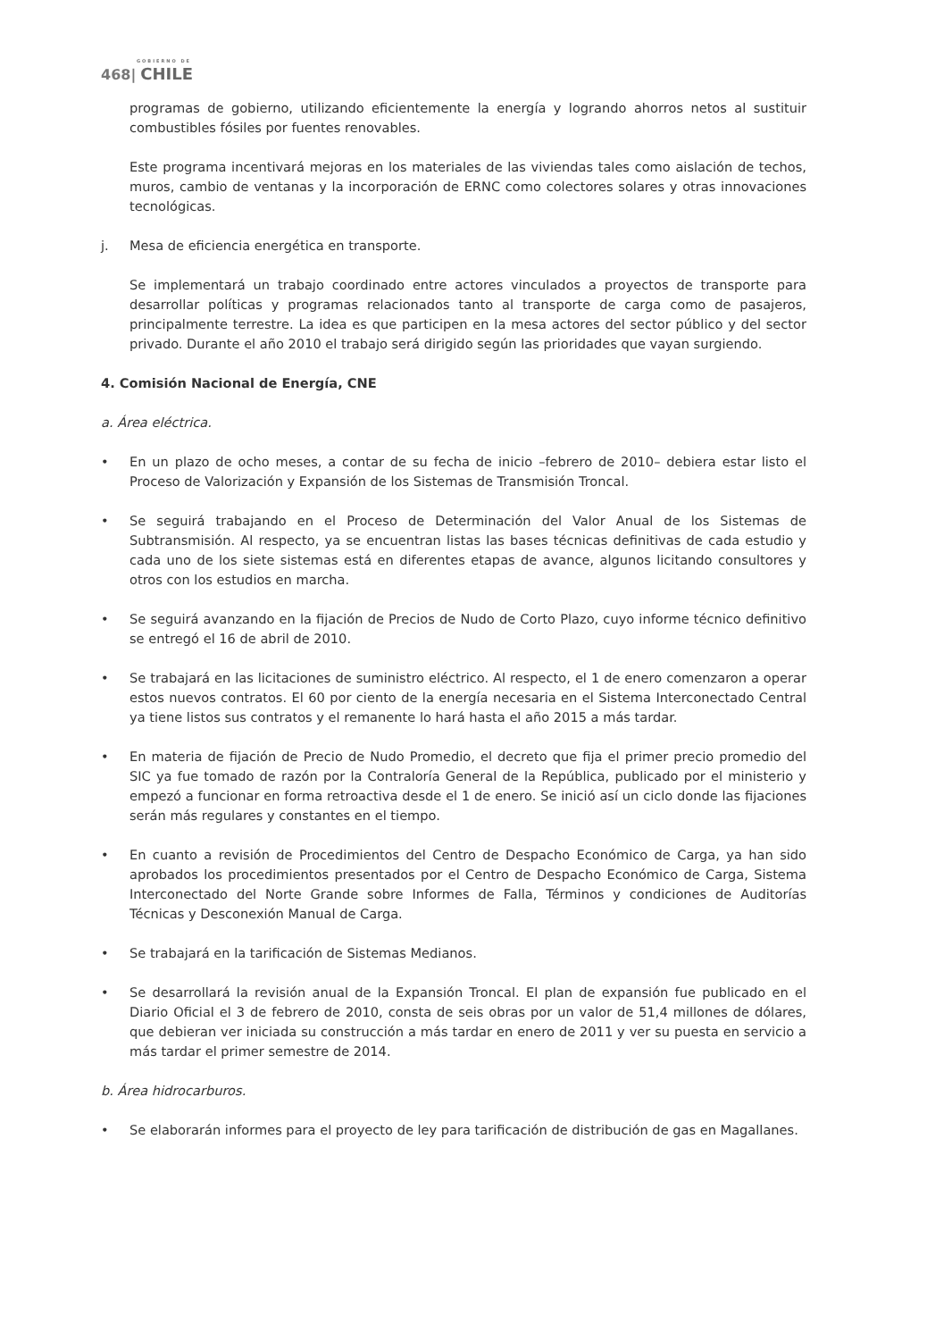GOBIERNO DE
468| CHILE
programas de gobierno, utilizando eficientemente la energía y logrando ahorros netos al sustituir combustibles fósiles por fuentes renovables.
Este programa incentivará mejoras en los materiales de las viviendas tales como aislación de techos, muros, cambio de ventanas y la incorporación de ERNC como colectores solares y otras innovaciones tecnológicas.
j. Mesa de eficiencia energética en transporte.
Se implementará un trabajo coordinado entre actores vinculados a proyectos de transporte para desarrollar políticas y programas relacionados tanto al transporte de carga como de pasajeros, principalmente terrestre. La idea es que participen en la mesa actores del sector público y del sector privado. Durante el año 2010 el trabajo será dirigido según las prioridades que vayan surgiendo.
4. Comisión Nacional de Energía, CNE
a. Área eléctrica.
• En un plazo de ocho meses, a contar de su fecha de inicio –febrero de 2010– debiera estar listo el Proceso de Valorización y Expansión de los Sistemas de Transmisión Troncal.
• Se seguirá trabajando en el Proceso de Determinación del Valor Anual de los Sistemas de Subtransmisión. Al respecto, ya se encuentran listas las bases técnicas definitivas de cada estudio y cada uno de los siete sistemas está en diferentes etapas de avance, algunos licitando consultores y otros con los estudios en marcha.
• Se seguirá avanzando en la fijación de Precios de Nudo de Corto Plazo, cuyo informe técnico definitivo se entregó el 16 de abril de 2010.
• Se trabajará en las licitaciones de suministro eléctrico. Al respecto, el 1 de enero comenzaron a operar estos nuevos contratos. El 60 por ciento de la energía necesaria en el Sistema Interconectado Central ya tiene listos sus contratos y el remanente lo hará hasta el año 2015 a más tardar.
• En materia de fijación de Precio de Nudo Promedio, el decreto que fija el primer precio promedio del SIC ya fue tomado de razón por la Contraloría General de la República, publicado por el ministerio y empezó a funcionar en forma retroactiva desde el 1 de enero. Se inició así un ciclo donde las fijaciones serán más regulares y constantes en el tiempo.
• En cuanto a revisión de Procedimientos del Centro de Despacho Económico de Carga, ya han sido aprobados los procedimientos presentados por el Centro de Despacho Económico de Carga, Sistema Interconectado del Norte Grande sobre Informes de Falla, Términos y condiciones de Auditorías Técnicas y Desconexión Manual de Carga.
• Se trabajará en la tarificación de Sistemas Medianos.
• Se desarrollará la revisión anual de la Expansión Troncal. El plan de expansión fue publicado en el Diario Oficial el 3 de febrero de 2010, consta de seis obras por un valor de 51,4 millones de dólares, que debieran ver iniciada su construcción a más tardar en enero de 2011 y ver su puesta en servicio a más tardar el primer semestre de 2014.
b. Área hidrocarburos.
• Se elaborarán informes para el proyecto de ley para tarificación de distribución de gas en Magallanes.